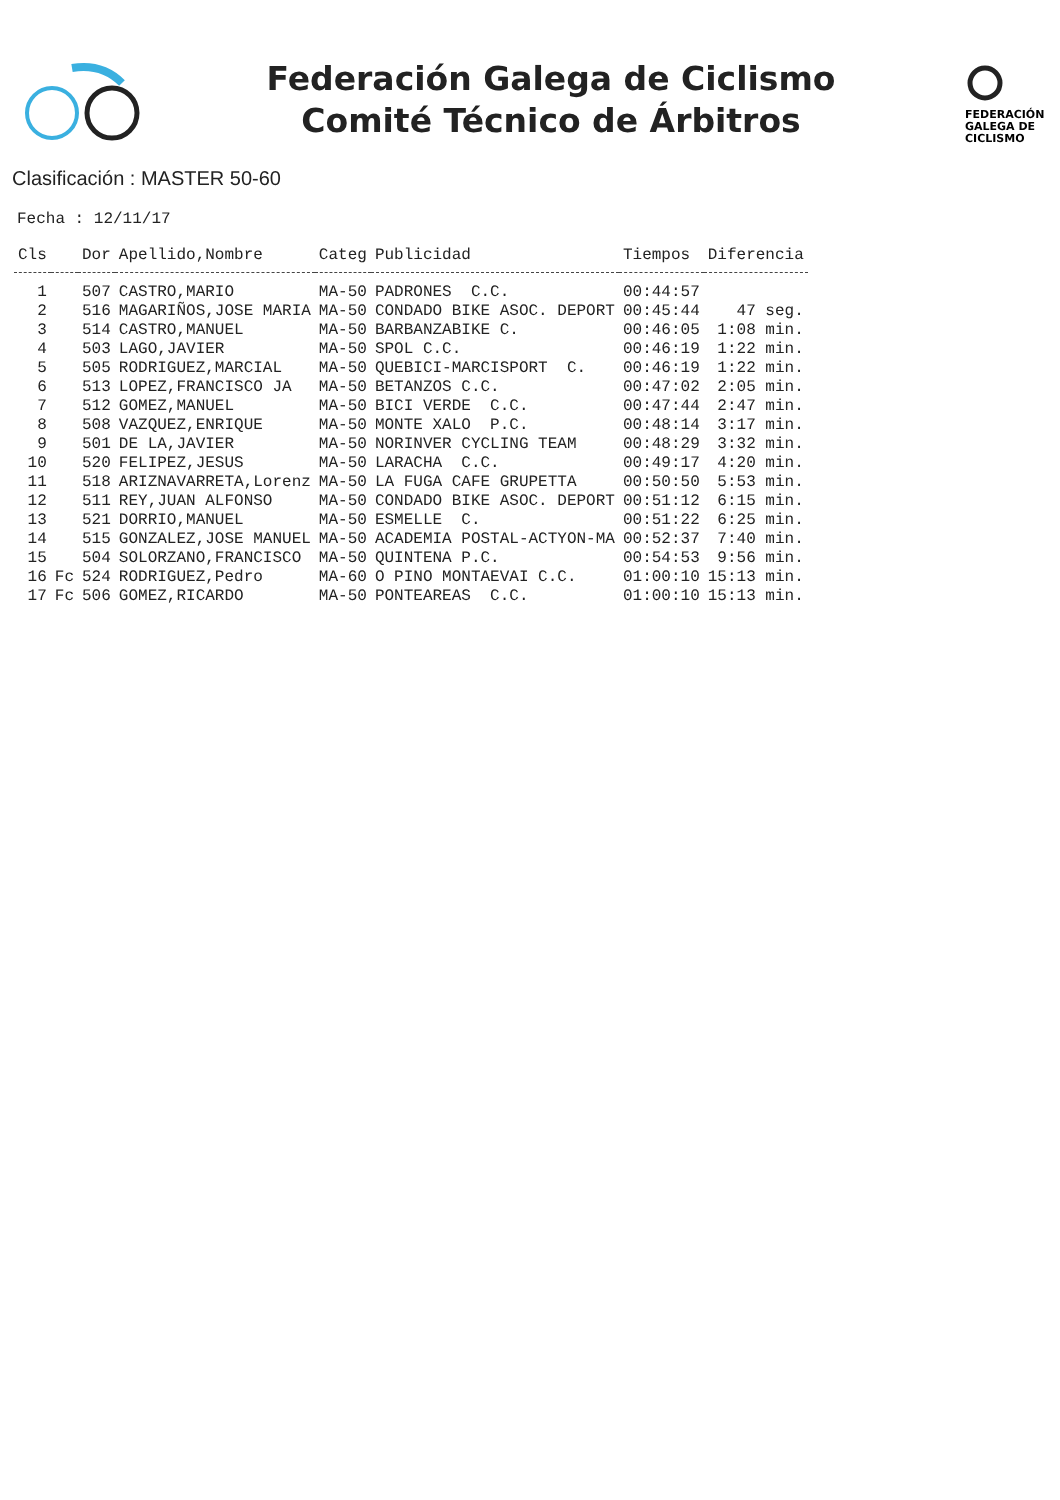Federación Galega de Ciclismo
Comité Técnico de Árbitros
FEDERACIÓN
GALEGA DE
CICLISMO
Clasificación : MASTER 50-60
Fecha : 12/11/17
| Cls | | Dor | Apellido,Nombre | Categ | Publicidad | Tiempos | Diferencia |
| --- | --- | --- | --- | --- | --- | --- | --- |
| 1 | | 507 | CASTRO,MARIO | MA-50 | PADRONES C.C. | 00:44:57 | |
| 2 | | 516 | MAGARIÑOS,JOSE MARIA | MA-50 | CONDADO BIKE ASOC. DEPORT | 00:45:44 | 47 seg. |
| 3 | | 514 | CASTRO,MANUEL | MA-50 | BARBANZABIKE C. | 00:46:05 | 1:08 min. |
| 4 | | 503 | LAGO,JAVIER | MA-50 | SPOL C.C. | 00:46:19 | 1:22 min. |
| 5 | | 505 | RODRIGUEZ,MARCIAL | MA-50 | QUEBICI-MARCISPORT C. | 00:46:19 | 1:22 min. |
| 6 | | 513 | LOPEZ,FRANCISCO JA | MA-50 | BETANZOS C.C. | 00:47:02 | 2:05 min. |
| 7 | | 512 | GOMEZ,MANUEL | MA-50 | BICI VERDE C.C. | 00:47:44 | 2:47 min. |
| 8 | | 508 | VAZQUEZ,ENRIQUE | MA-50 | MONTE XALO P.C. | 00:48:14 | 3:17 min. |
| 9 | | 501 | DE LA,JAVIER | MA-50 | NORINVER CYCLING TEAM | 00:48:29 | 3:32 min. |
| 10 | | 520 | FELIPEZ,JESUS | MA-50 | LARACHA C.C. | 00:49:17 | 4:20 min. |
| 11 | | 518 | ARIZNAVARRETA,Lorenz | MA-50 | LA FUGA CAFE GRUPETTA | 00:50:50 | 5:53 min. |
| 12 | | 511 | REY,JUAN ALFONSO | MA-50 | CONDADO BIKE ASOC. DEPORT | 00:51:12 | 6:15 min. |
| 13 | | 521 | DORRIO,MANUEL | MA-50 | ESMELLE C. | 00:51:22 | 6:25 min. |
| 14 | | 515 | GONZALEZ,JOSE MANUEL | MA-50 | ACADEMIA POSTAL-ACTYON-MA | 00:52:37 | 7:40 min. |
| 15 | | 504 | SOLORZANO,FRANCISCO | MA-50 | QUINTENA P.C. | 00:54:53 | 9:56 min. |
| 16 | Fc | 524 | RODRIGUEZ,Pedro | MA-60 | O PINO MONTAEVAI C.C. | 01:00:10 | 15:13 min. |
| 17 | Fc | 506 | GOMEZ,RICARDO | MA-50 | PONTEAREAS C.C. | 01:00:10 | 15:13 min. |